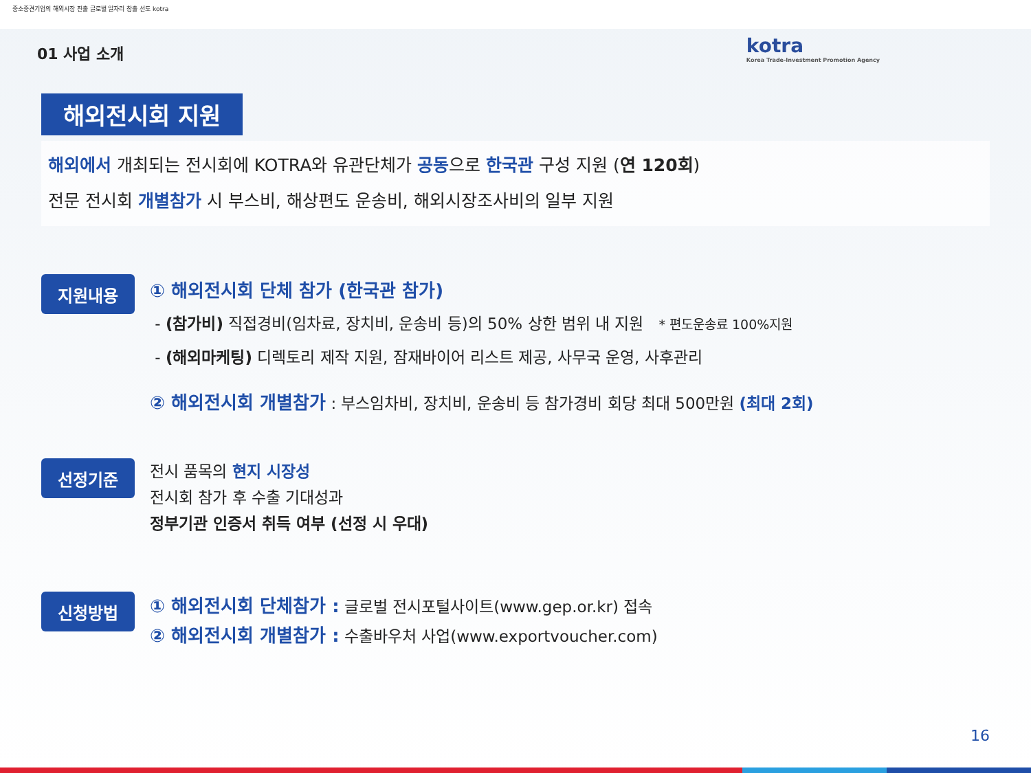중소중견기업의 해외시장 진출 글로벌 일자리 창출 선도 kotra
kotra
Korea Trade-Investment Promotion Agency
01 사업 소개
해외전시회 지원
해외에서 개최되는 전시회에 KOTRA와 유관단체가 공동으로 한국관 구성 지원 (연 120회)
전문 전시회 개별참가 시 부스비, 해상편도 운송비, 해외시장조사비의 일부 지원
지원내용
① 해외전시회 단체 참가 (한국관 참가)
- (참가비) 직접경비(임차료, 장치비, 운송비 등)의 50% 상한 범위 내 지원 * 편도운송료 100%지원
- (해외마케팅) 디렉토리 제작 지원, 잠재바이어 리스트 제공, 사무국 운영, 사후관리
② 해외전시회 개별참가 : 부스임차비, 장치비, 운송비 등 참가경비 회당 최대 500만원 (최대 2회)
선정기준
전시 품목의 현지 시장성
전시회 참가 후 수출 기대성과
정부기관 인증서 취득 여부 (선정 시 우대)
신청방법
① 해외전시회 단체참가 : 글로벌 전시포털사이트(www.gep.or.kr) 접속
② 해외전시회 개별참가 : 수출바우처 사업(www.exportvoucher.com)
16